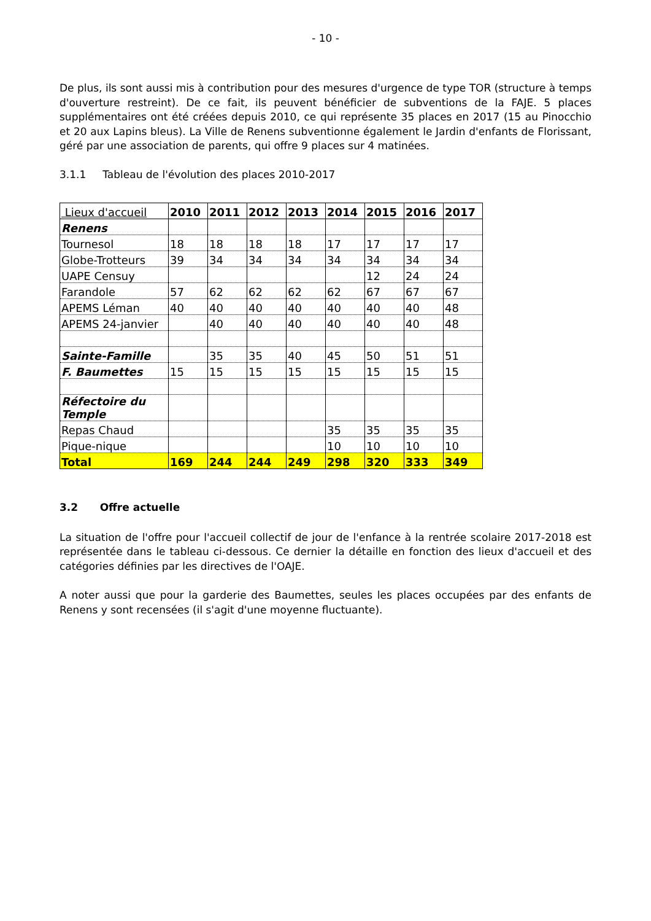- 10 -
De plus, ils sont aussi mis à contribution pour des mesures d'urgence de type TOR (structure à temps d'ouverture restreint). De ce fait, ils peuvent bénéficier de subventions de la FAJE. 5 places supplémentaires ont été créées depuis 2010, ce qui représente 35 places en 2017 (15 au Pinocchio et 20 aux Lapins bleus). La Ville de Renens subventionne également le Jardin d'enfants de Florissant, géré par une association de parents, qui offre 9 places sur 4 matinées.
3.1.1 Tableau de l'évolution des places 2010-2017
| Lieux d'accueil | 2010 | 2011 | 2012 | 2013 | 2014 | 2015 | 2016 | 2017 |
| --- | --- | --- | --- | --- | --- | --- | --- | --- |
| Renens | | | | | | | | |
| Tournesol | 18 | 18 | 18 | 18 | 17 | 17 | 17 | 17 |
| Globe-Trotteurs | 39 | 34 | 34 | 34 | 34 | 34 | 34 | 34 |
| UAPE Censuy | | | | | | 12 | 24 | 24 |
| Farandole | 57 | 62 | 62 | 62 | 62 | 67 | 67 | 67 |
| APEMS Léman | 40 | 40 | 40 | 40 | 40 | 40 | 40 | 48 |
| APEMS 24-janvier | | 40 | 40 | 40 | 40 | 40 | 40 | 48 |
| Sainte-Famille | | 35 | 35 | 40 | 45 | 50 | 51 | 51 |
| F. Baumettes | 15 | 15 | 15 | 15 | 15 | 15 | 15 | 15 |
| Réfectoire du Temple | | | | | | | | |
| Repas Chaud | | | | | 35 | 35 | 35 | 35 |
| Pique-nique | | | | | 10 | 10 | 10 | 10 |
| Total | 169 | 244 | 244 | 249 | 298 | 320 | 333 | 349 |
3.2 Offre actuelle
La situation de l'offre pour l'accueil collectif de jour de l'enfance à la rentrée scolaire 2017-2018 est représentée dans le tableau ci-dessous. Ce dernier la détaille en fonction des lieux d'accueil et des catégories définies par les directives de l'OAJE.
A noter aussi que pour la garderie des Baumettes, seules les places occupées par des enfants de Renens y sont recensées (il s'agit d'une moyenne fluctuante).